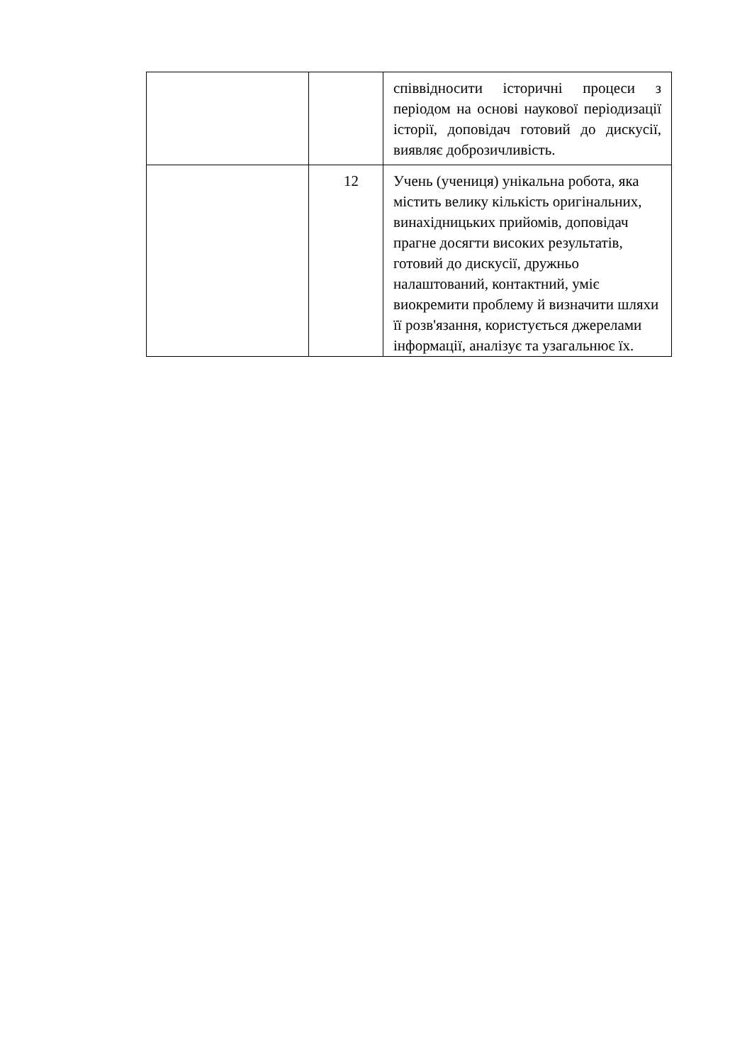| | | співвідносити історичні процеси з періодом на основі наукової періодизації історії, доповідач готовий до дискусії, виявляє доброзичливість. |
| | 12 | Учень (учениця) унікальна робота, яка містить велику кількість оригінальних, винахідницьких прийомів, доповідач прагне досягти високих результатів, готовий до дискусії, дружньо налаштований, контактний, уміє виокремити проблему й визначити шляхи її розв'язання, користується джерелами інформації, аналізує та узагальнює їх. |